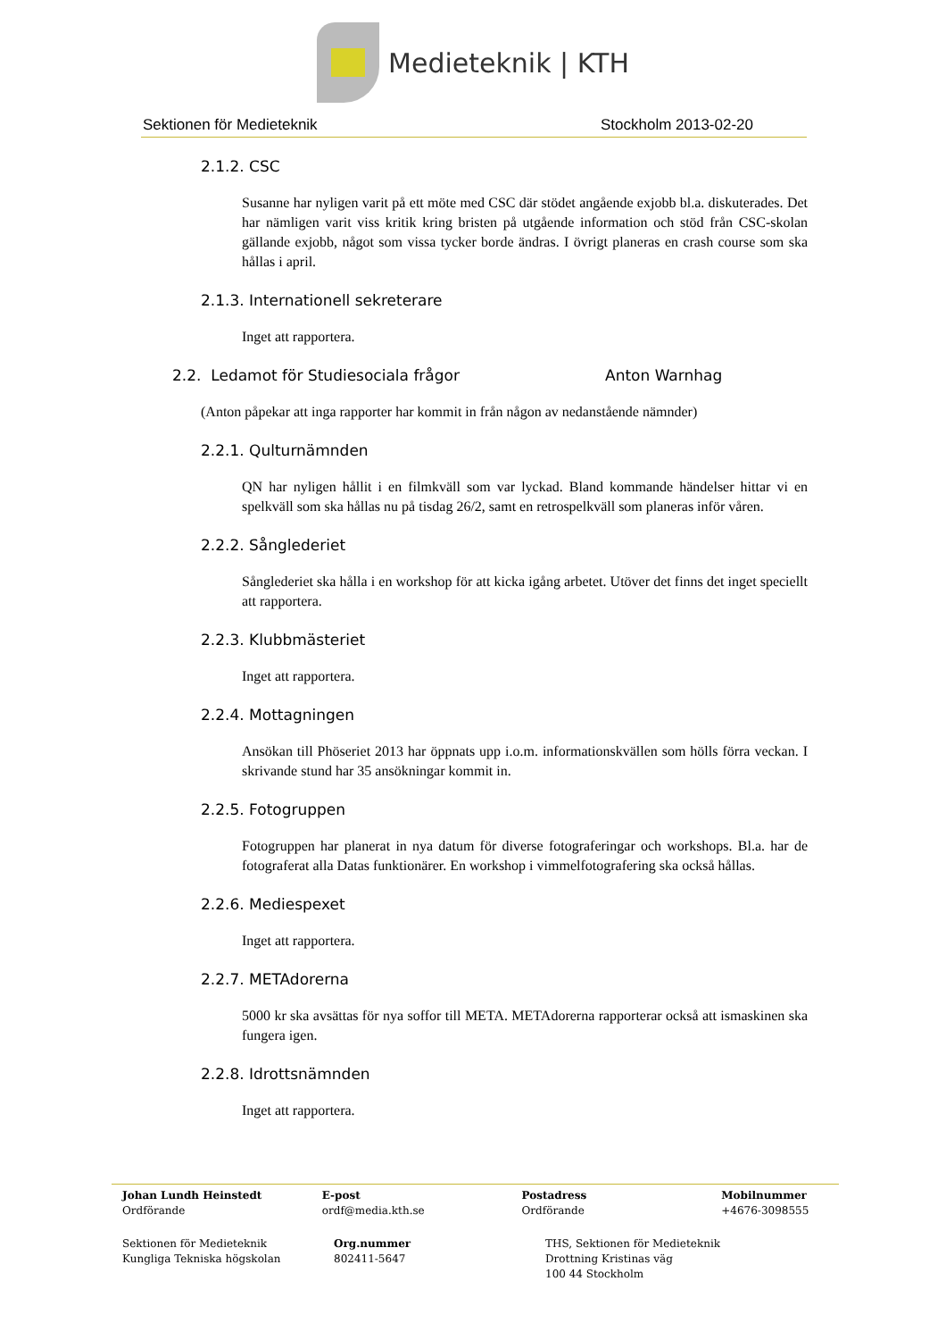Medieteknik | KTH
Sektionen för Medieteknik Stockholm 2013-02-20
2.1.2. CSC
Susanne har nyligen varit på ett möte med CSC där stödet angående exjobb bl.a. diskuterades. Det har nämligen varit viss kritik kring bristen på utgående information och stöd från CSC-skolan gällande exjobb, något som vissa tycker borde ändras. I övrigt planeras en crash course som ska hållas i april.
2.1.3. Internationell sekreterare
Inget att rapportera.
2.2. Ledamot för Studiesociala frågor Anton Warnhag
(Anton påpekar att inga rapporter har kommit in från någon av nedanstående nämnder)
2.2.1. Qulturnämnden
QN har nyligen hållit i en filmkväll som var lyckad. Bland kommande händelser hittar vi en spelkväll som ska hållas nu på tisdag 26/2, samt en retrospelkväll som planeras inför våren.
2.2.2. Sånglederiet
Sånglederiet ska hålla i en workshop för att kicka igång arbetet. Utöver det finns det inget speciellt att rapportera.
2.2.3. Klubbmästeriet
Inget att rapportera.
2.2.4. Mottagningen
Ansökan till Phöseriet 2013 har öppnats upp i.o.m. informationskvällen som hölls förra veckan. I skrivande stund har 35 ansökningar kommit in.
2.2.5. Fotogruppen
Fotogruppen har planerat in nya datum för diverse fotograferingar och workshops. Bl.a. har de fotograferat alla Datas funktionärer. En workshop i vimmelfotografering ska också hållas.
2.2.6. Mediespexet
Inget att rapportera.
2.2.7. METAdorerna
5000 kr ska avsättas för nya soffor till META. METAdorerna rapporterar också att ismaskinen ska fungera igen.
2.2.8. Idrottsnämnden
Inget att rapportera.
Johan Lundh Heinstedt
Ordförande
E-post
ordf@media.kth.se
Postadress
Ordförande
Mobilnummer
+4676-3098555
Sektionen för Medieteknik
Kungliga Tekniska högskolan
Org.nummer
802411-5647
THS, Sektionen för Medieteknik
Drottning Kristinas väg
100 44 Stockholm